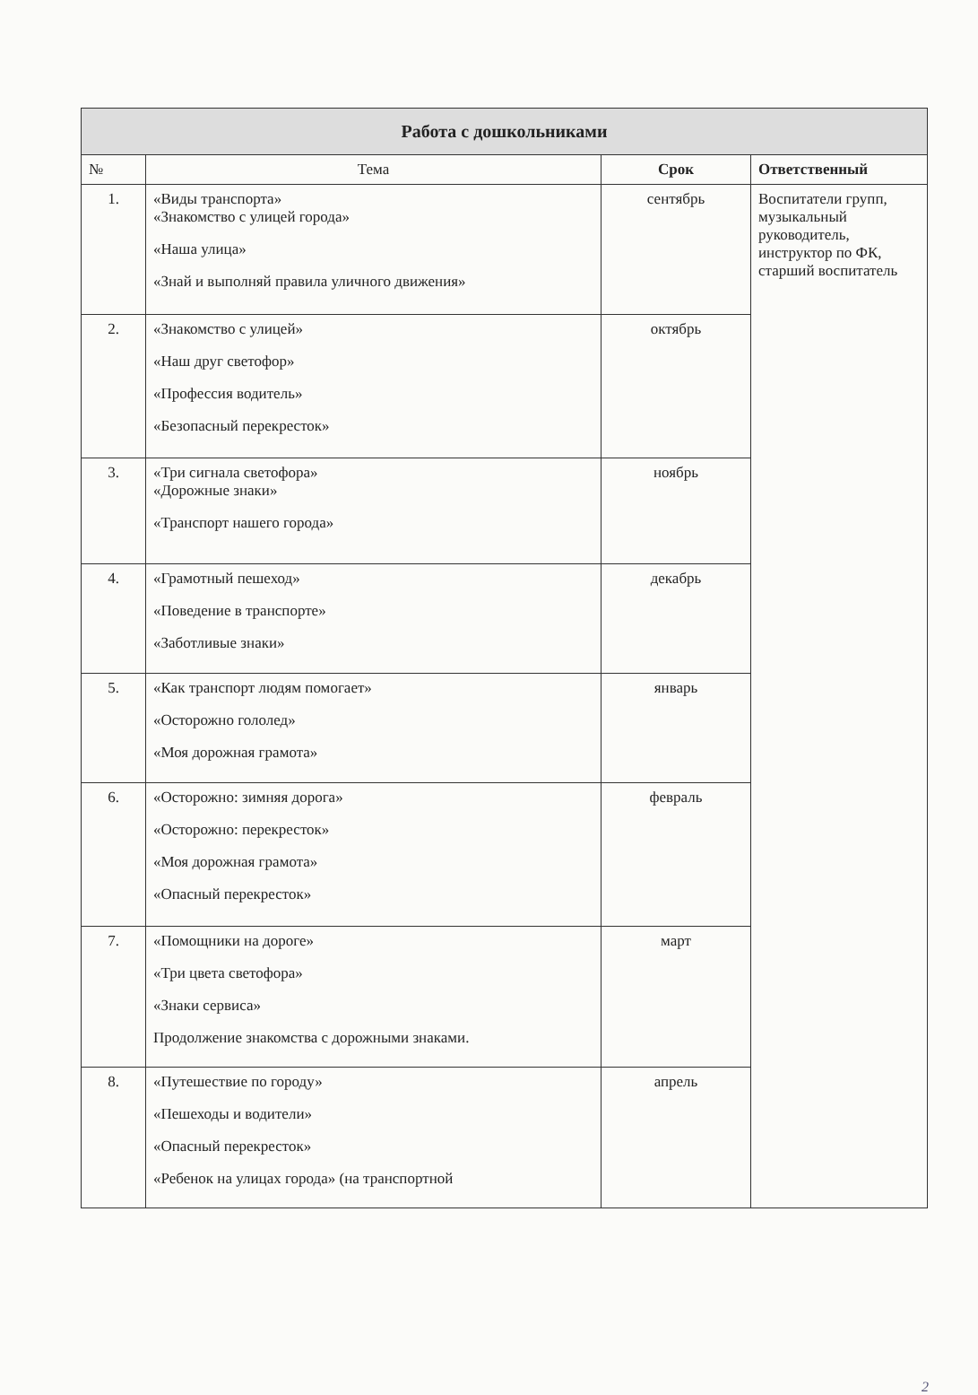| Работа с дошкольниками | | | |
| --- | --- | --- | --- |
| № | Тема | Срок | Ответственный |
| 1. | «Виды транспорта» «Знакомство с улицей города» «Наша улица» «Знай и выполняй правила уличного движения» | сентябрь | Воспитатели групп, музыкальный руководитель, инструктор по ФК, старший воспитатель |
| 2. | «Знакомство с улицей» «Наш друг светофор» «Профессия водитель» «Безопасный перекресток» | октябрь | |
| 3. | «Три сигнала светофора» «Дорожные знаки» «Транспорт нашего города» | ноябрь | |
| 4. | «Грамотный пешеход» «Поведение в транспорте» «Заботливые знаки» | декабрь | |
| 5. | «Как транспорт людям помогает» «Осторожно гололед» «Моя дорожная грамота» | январь | |
| 6. | «Осторожно: зимняя дорога» «Осторожно: перекресток» «Моя дорожная грамота» «Опасный перекресток» | февраль | |
| 7. | «Помощники на дороге» «Три цвета светофора» «Знаки сервиса» Продолжение знакомства с дорожными знаками. | март | |
| 8. | «Путешествие по городу» «Пешеходы и водители» «Опасный перекресток» «Ребенок на улицах города» (на транспортной | апрель | |
2